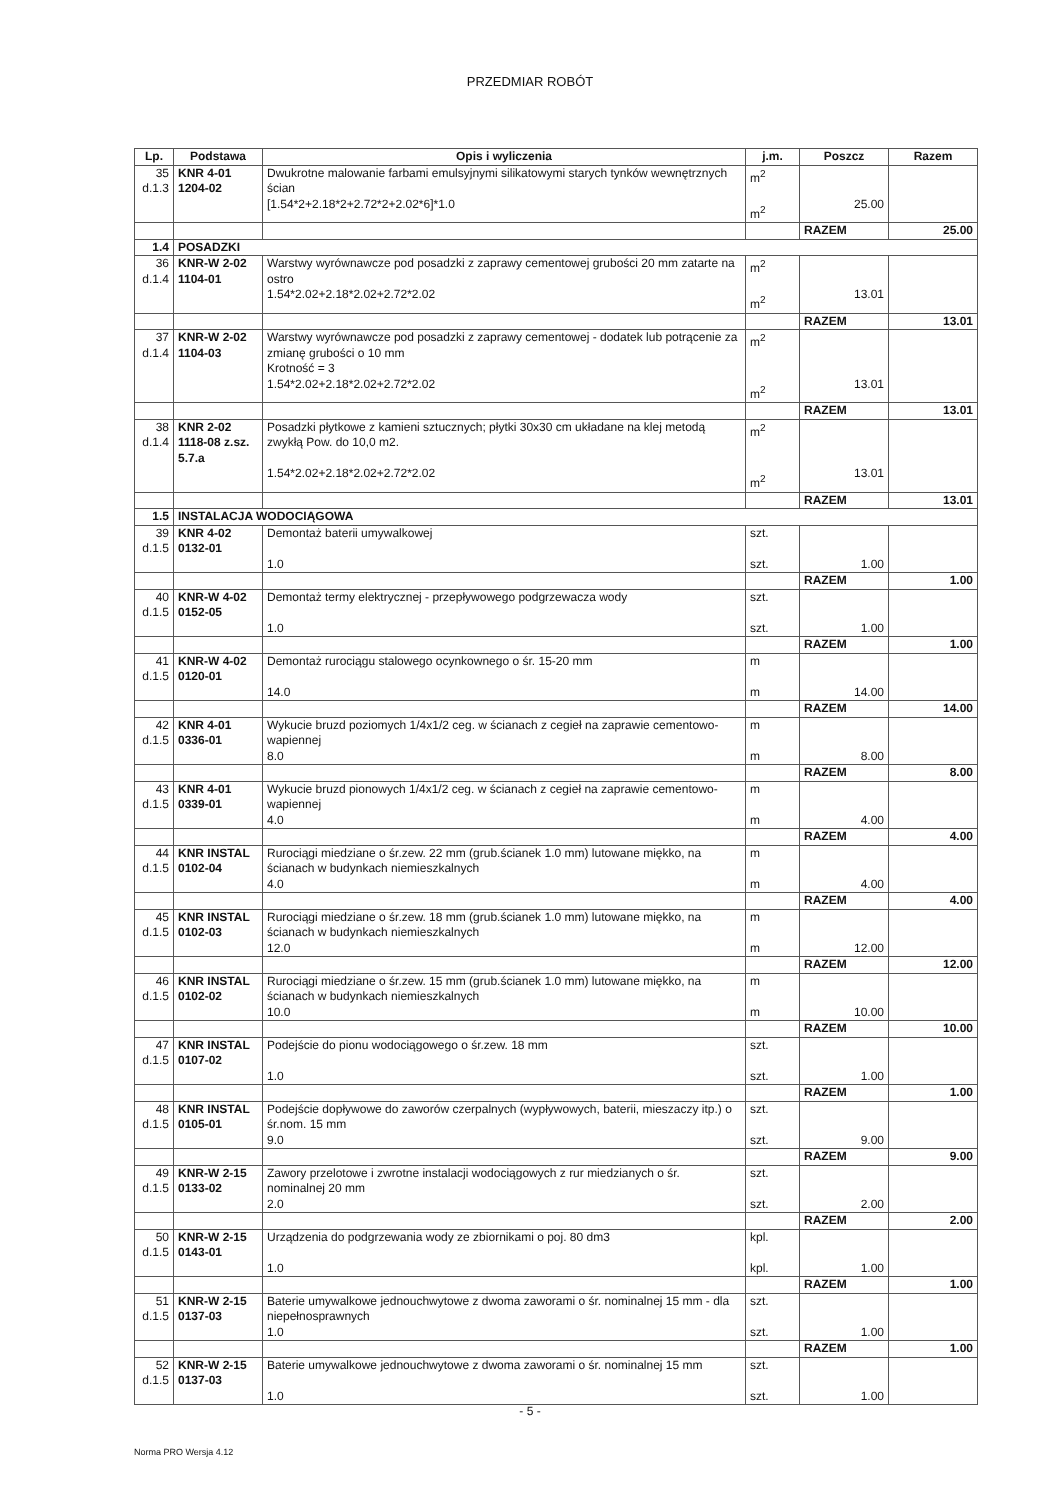PRZEDMIAR ROBÓT
| Lp. | Podstawa | Opis i wyliczenia | j.m. | Poszcz | Razem |
| --- | --- | --- | --- | --- | --- |
| 35 d.1.3 | KNR 4-01 1204-02 | Dwukrotne malowanie farbami emulsyjnymi silikatowymi starych tynków wewnętrznych ścian [1.54*2+2.18*2+2.72*2+2.02*6]*1.0 | m<sup>2</sup> m<sup>2</sup> | 25.00 | |
| | | | | RAZEM | 25.00 |
| 1.4 | POSADZKI | | | | |
| 36 d.1.4 | KNR-W 2-02 1104-01 | Warstwy wyrównawcze pod posadzki z zaprawy cementowej grubości 20 mm zatarte na ostro 1.54*2.02+2.18*2.02+2.72*2.02 | m<sup>2</sup> m<sup>2</sup> | 13.01 | |
| | | | | RAZEM | 13.01 |
| 37 d.1.4 | KNR-W 2-02 1104-03 | Warstwy wyrównawcze pod posadzki z zaprawy cementowej - dodatek lub potrącenie za zmianę grubości o 10 mm Krotność = 3 1.54*2.02+2.18*2.02+2.72*2.02 | m<sup>2</sup> m<sup>2</sup> | 13.01 | |
| | | | | RAZEM | 13.01 |
| 38 d.1.4 | KNR 2-02 1118-08 z.sz. 5.7.a | Posadzki płytkowe z kamieni sztucznych; płytki 30x30 cm układane na klej metodą zwykłą Pow. do 10,0 m2. 1.54*2.02+2.18*2.02+2.72*2.02 | m<sup>2</sup> m<sup>2</sup> | 13.01 | |
| | | | | RAZEM | 13.01 |
| 1.5 | INSTALACJA WODOCIĄGOWA | | | | |
| 39 d.1.5 | KNR 4-02 0132-01 | Demontaż baterii umywalkowej 1.0 | szt. szt. | 1.00 | |
| | | | | RAZEM | 1.00 |
| 40 d.1.5 | KNR-W 4-02 0152-05 | Demontaż termy elektrycznej - przepływowego podgrzewacza wody 1.0 | szt. szt. | 1.00 | |
| | | | | RAZEM | 1.00 |
| 41 d.1.5 | KNR-W 4-02 0120-01 | Demontaż rurociągu stalowego ocynkownego o śr. 15-20 mm 14.0 | m m | 14.00 | |
| | | | | RAZEM | 14.00 |
| 42 d.1.5 | KNR 4-01 0336-01 | Wykucie bruzd poziomych 1/4x1/2 ceg. w ścianach z cegieł na zaprawie cementowo-wapiennej 8.0 | m m | 8.00 | |
| | | | | RAZEM | 8.00 |
| 43 d.1.5 | KNR 4-01 0339-01 | Wykucie bruzd pionowych 1/4x1/2 ceg. w ścianach z cegieł na zaprawie cementowo-wapiennej 4.0 | m m | 4.00 | |
| | | | | RAZEM | 4.00 |
| 44 d.1.5 | KNR INSTAL 0102-04 | Rurociągi miedziane o śr.zew. 22 mm (grub.ścianek 1.0 mm) lutowane miękko, na ścianach w budynkach niemieszkalnych 4.0 | m m | 4.00 | |
| | | | | RAZEM | 4.00 |
| 45 d.1.5 | KNR INSTAL 0102-03 | Rurociągi miedziane o śr.zew. 18 mm (grub.ścianek 1.0 mm) lutowane miękko, na ścianach w budynkach niemieszkalnych 12.0 | m m | 12.00 | |
| | | | | RAZEM | 12.00 |
| 46 d.1.5 | KNR INSTAL 0102-02 | Rurociągi miedziane o śr.zew. 15 mm (grub.ścianek 1.0 mm) lutowane miękko, na ścianach w budynkach niemieszkalnych 10.0 | m m | 10.00 | |
| | | | | RAZEM | 10.00 |
| 47 d.1.5 | KNR INSTAL 0107-02 | Podejście do pionu wodociągowego o śr.zew. 18 mm 1.0 | szt. szt. | 1.00 | |
| | | | | RAZEM | 1.00 |
| 48 d.1.5 | KNR INSTAL 0105-01 | Podejście dopływowe do zaworów czerpalnych (wypływowych, baterii, mieszaczy itp.) o śr.nom. 15 mm 9.0 | szt. szt. | 9.00 | |
| | | | | RAZEM | 9.00 |
| 49 d.1.5 | KNR-W 2-15 0133-02 | Zawory przelotowe i zwrotne instalacji wodociągowych z rur miedzianych o śr. nominalnej 20 mm 2.0 | szt. szt. | 2.00 | |
| | | | | RAZEM | 2.00 |
| 50 d.1.5 | KNR-W 2-15 0143-01 | Urządzenia do podgrzewania wody ze zbiornikami o poj. 80 dm3 1.0 | kpl. kpl. | 1.00 | |
| | | | | RAZEM | 1.00 |
| 51 d.1.5 | KNR-W 2-15 0137-03 | Baterie umywalkowe jednouchwytowe z dwoma zaworami o śr. nominalnej 15 mm - dla niepełnosprawnych 1.0 | szt. szt. | 1.00 | |
| | | | | RAZEM | 1.00 |
| 52 d.1.5 | KNR-W 2-15 0137-03 | Baterie umywalkowe jednouchwytowe z dwoma zaworami o śr. nominalnej 15 mm 1.0 | szt. szt. | 1.00 | |
- 5 -
Norma PRO Wersja 4.12